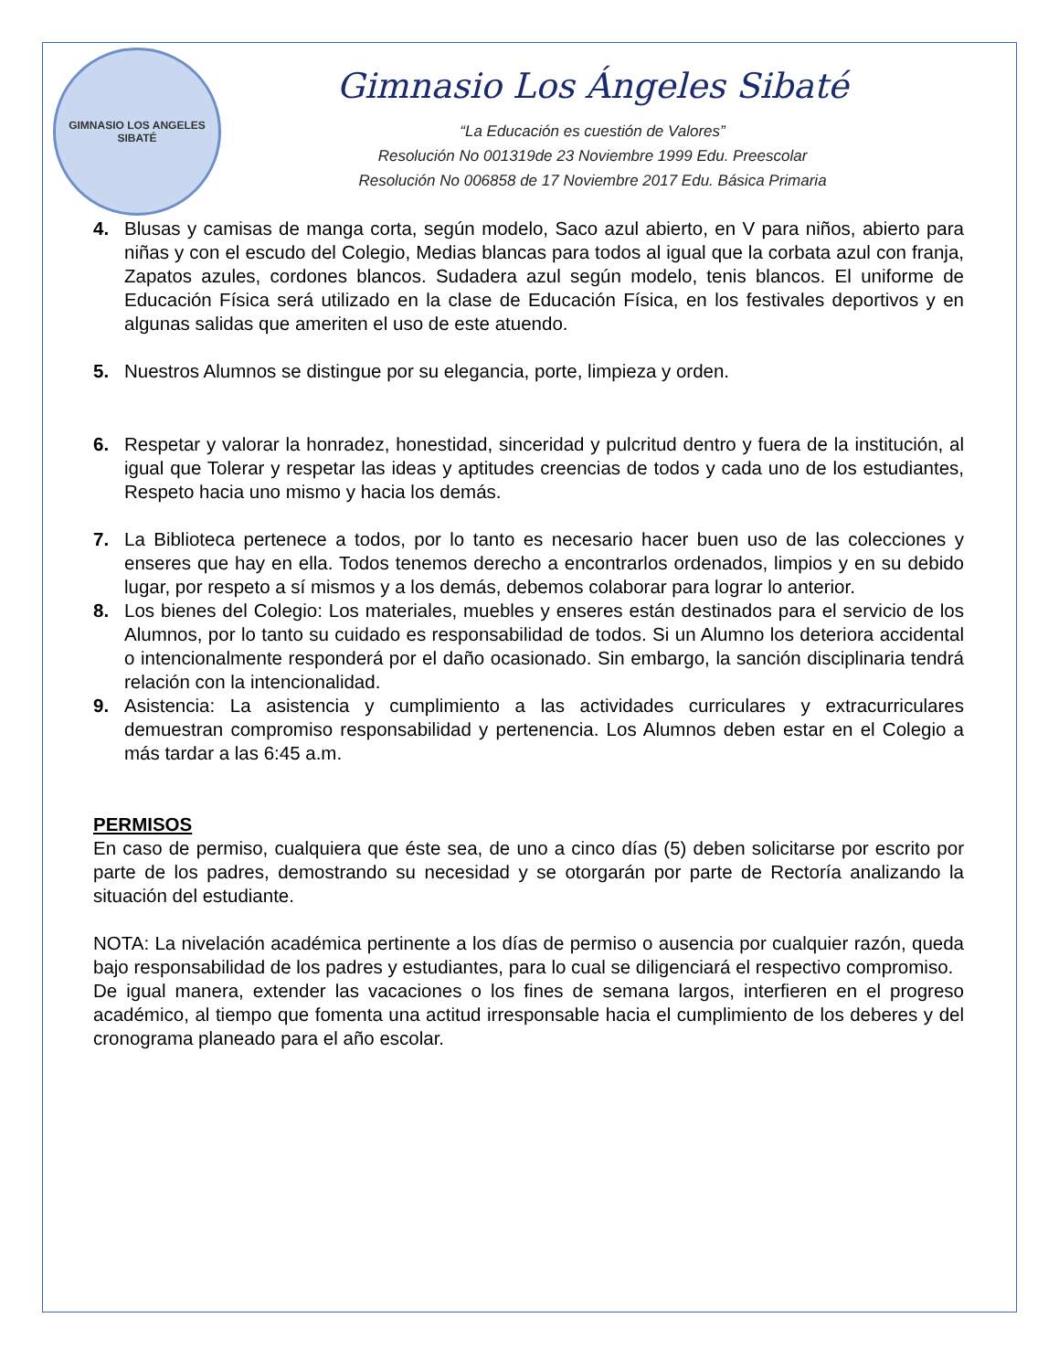GIMNASIO LOS ANGELES
SIBATÉ
Gimnasio Los Ángeles Sibaté
“La Educación es cuestión de Valores”
Resolución No 001319de 23 Noviembre 1999 Edu. Preescolar
Resolución No 006858 de 17 Noviembre 2017 Edu. Básica Primaria
4. Blusas y camisas de manga corta, según modelo, Saco azul abierto, en V para niños, abierto para niñas y con el escudo del Colegio, Medias blancas para todos al igual que la corbata azul con franja, Zapatos azules, cordones blancos. Sudadera azul según modelo, tenis blancos. El uniforme de Educación Física será utilizado en la clase de Educación Física, en los festivales deportivos y en algunas salidas que ameriten el uso de este atuendo.
5. Nuestros Alumnos se distingue por su elegancia, porte, limpieza y orden.
6. Respetar y valorar la honradez, honestidad, sinceridad y pulcritud dentro y fuera de la institución, al igual que Tolerar y respetar las ideas y aptitudes creencias de todos y cada uno de los estudiantes, Respeto hacia uno mismo y hacia los demás.
7. La Biblioteca pertenece a todos, por lo tanto es necesario hacer buen uso de las colecciones y enseres que hay en ella. Todos tenemos derecho a encontrarlos ordenados, limpios y en su debido lugar, por respeto a sí mismos y a los demás, debemos colaborar para lograr lo anterior.
8. Los bienes del Colegio: Los materiales, muebles y enseres están destinados para el servicio de los Alumnos, por lo tanto su cuidado es responsabilidad de todos. Si un Alumno los deteriora accidental o intencionalmente responderá por el daño ocasionado. Sin embargo, la sanción disciplinaria tendrá relación con la intencionalidad.
9. Asistencia: La asistencia y cumplimiento a las actividades curriculares y extracurriculares demuestran compromiso responsabilidad y pertenencia. Los Alumnos deben estar en el Colegio a más tardar a las 6:45 a.m.
PERMISOS
En caso de permiso, cualquiera que éste sea, de uno a cinco días (5) deben solicitarse por escrito por parte de los padres, demostrando su necesidad y se otorgarán por parte de Rectoría analizando la situación del estudiante.
NOTA: La nivelación académica pertinente a los días de permiso o ausencia por cualquier razón, queda bajo responsabilidad de los padres y estudiantes, para lo cual se diligenciará el respectivo compromiso.
De igual manera, extender las vacaciones o los fines de semana largos, interfieren en el progreso académico, al tiempo que fomenta una actitud irresponsable hacia el cumplimiento de los deberes y del cronograma planeado para el año escolar.